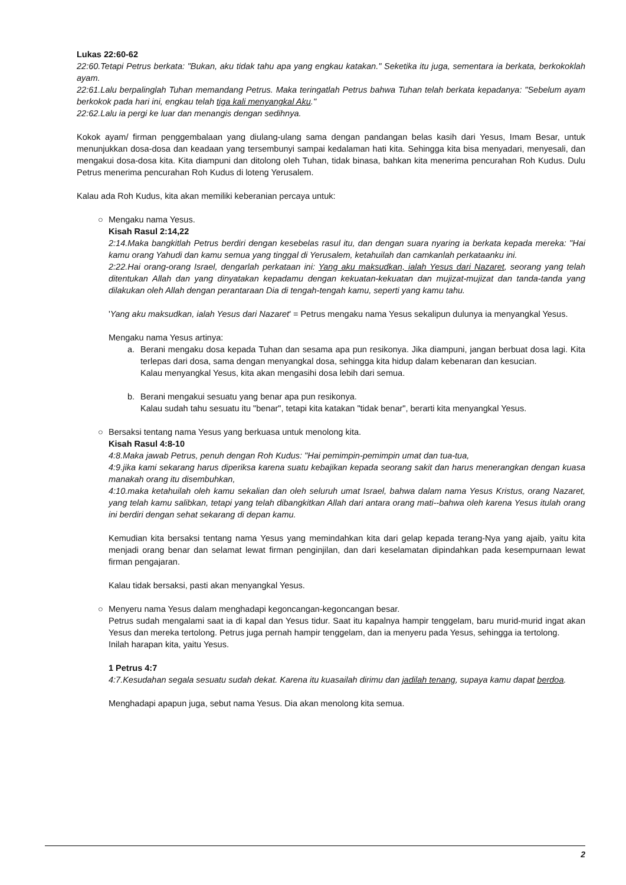Lukas 22:60-62
22:60.Tetapi Petrus berkata: "Bukan, aku tidak tahu apa yang engkau katakan." Seketika itu juga, sementara ia berkata, berkokoklah ayam.
22:61.Lalu berpalinglah Tuhan memandang Petrus. Maka teringatlah Petrus bahwa Tuhan telah berkata kepadanya: "Sebelum ayam berkokok pada hari ini, engkau telah tiga kali menyangkal Aku."
22:62.Lalu ia pergi ke luar dan menangis dengan sedihnya.
Kokok ayam/ firman penggembalaan yang diulang-ulang sama dengan pandangan belas kasih dari Yesus, Imam Besar, untuk menunjukkan dosa-dosa dan keadaan yang tersembunyi sampai kedalaman hati kita. Sehingga kita bisa menyadari, menyesali, dan mengakui dosa-dosa kita. Kita diampuni dan ditolong oleh Tuhan, tidak binasa, bahkan kita menerima pencurahan Roh Kudus. Dulu Petrus menerima pencurahan Roh Kudus di loteng Yerusalem.
Kalau ada Roh Kudus, kita akan memiliki keberanian percaya untuk:
○ Mengaku nama Yesus.
Kisah Rasul 2:14,22
2:14.Maka bangkitlah Petrus berdiri dengan kesebelas rasul itu, dan dengan suara nyaring ia berkata kepada mereka: "Hai kamu orang Yahudi dan kamu semua yang tinggal di Yerusalem, ketahuilah dan camkanlah perkataanku ini.
2:22.Hai orang-orang Israel, dengarlah perkataan ini: Yang aku maksudkan, ialah Yesus dari Nazaret, seorang yang telah ditentukan Allah dan yang dinyatakan kepadamu dengan kekuatan-kekuatan dan mujizat-mujizat dan tanda-tanda yang dilakukan oleh Allah dengan perantaraan Dia di tengah-tengah kamu, seperti yang kamu tahu.
'Yang aku maksudkan, ialah Yesus dari Nazaret' = Petrus mengaku nama Yesus sekalipun dulunya ia menyangkal Yesus.
Mengaku nama Yesus artinya:
a. Berani mengaku dosa kepada Tuhan dan sesama apa pun resikonya. Jika diampuni, jangan berbuat dosa lagi. Kita terlepas dari dosa, sama dengan menyangkal dosa, sehingga kita hidup dalam kebenaran dan kesucian.
Kalau menyangkal Yesus, kita akan mengasihi dosa lebih dari semua.
b. Berani mengakui sesuatu yang benar apa pun resikonya.
Kalau sudah tahu sesuatu itu "benar", tetapi kita katakan "tidak benar", berarti kita menyangkal Yesus.
○ Bersaksi tentang nama Yesus yang berkuasa untuk menolong kita.
Kisah Rasul 4:8-10
4:8.Maka jawab Petrus, penuh dengan Roh Kudus: "Hai pemimpin-pemimpin umat dan tua-tua,
4:9.jika kami sekarang harus diperiksa karena suatu kebajikan kepada seorang sakit dan harus menerangkan dengan kuasa manakah orang itu disembuhkan,
4:10.maka ketahuilah oleh kamu sekalian dan oleh seluruh umat Israel, bahwa dalam nama Yesus Kristus, orang Nazaret, yang telah kamu salibkan, tetapi yang telah dibangkitkan Allah dari antara orang mati--bahwa oleh karena Yesus itulah orang ini berdiri dengan sehat sekarang di depan kamu.
Kemudian kita bersaksi tentang nama Yesus yang memindahkan kita dari gelap kepada terang-Nya yang ajaib, yaitu kita menjadi orang benar dan selamat lewat firman penginjilan, dan dari keselamatan dipindahkan pada kesempurnaan lewat firman pengajaran.
Kalau tidak bersaksi, pasti akan menyangkal Yesus.
○ Menyeru nama Yesus dalam menghadapi kegoncangan-kegoncangan besar.
Petrus sudah mengalami saat ia di kapal dan Yesus tidur. Saat itu kapalnya hampir tenggelam, baru murid-murid ingat akan Yesus dan mereka tertolong. Petrus juga pernah hampir tenggelam, dan ia menyeru pada Yesus, sehingga ia tertolong.
Inilah harapan kita, yaitu Yesus.
1 Petrus 4:7
4:7.Kesudahan segala sesuatu sudah dekat. Karena itu kuasailah dirimu dan jadilah tenang, supaya kamu dapat berdoa.
Menghadapi apapun juga, sebut nama Yesus. Dia akan menolong kita semua.
2